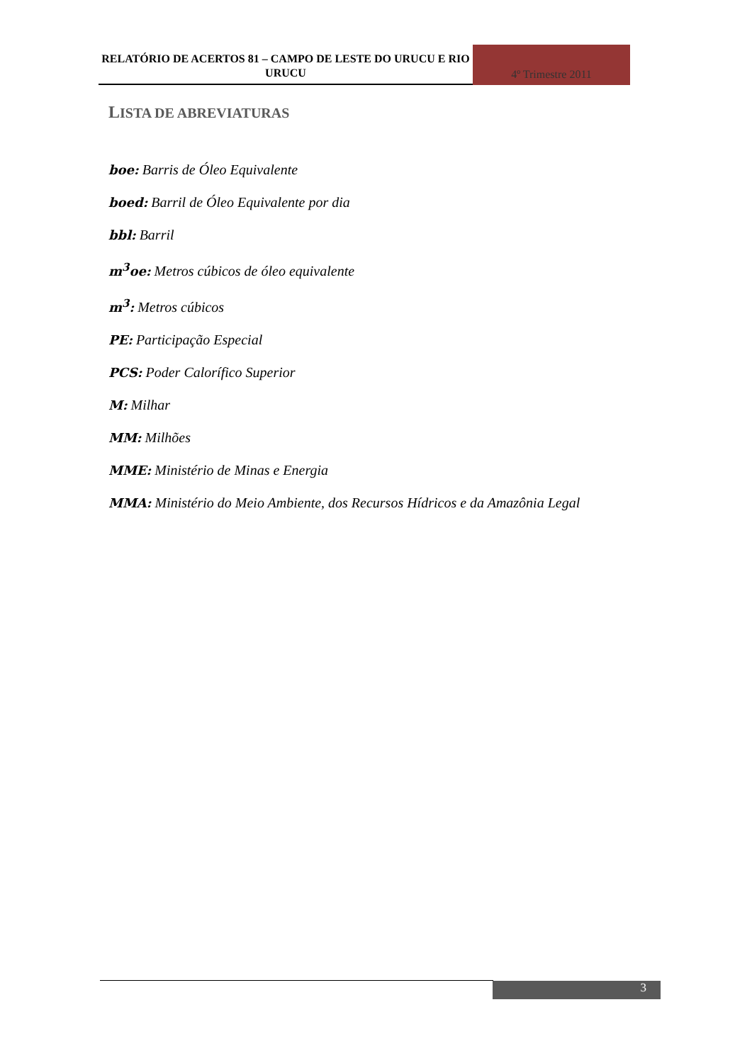RELATÓRIO DE ACERTOS 81 – CAMPO DE LESTE DO URUCU E RIO URUCU
4º Trimestre 2011
LISTA DE ABREVIATURAS
boe: Barris de Óleo Equivalente
boed: Barril de Óleo Equivalente por dia
bbl: Barril
m<sup>3</sup>oe: Metros cúbicos de óleo equivalente
m<sup>3</sup>: Metros cúbicos
PE: Participação Especial
PCS: Poder Calorífico Superior
M: Milhar
MM: Milhões
MME: Ministério de Minas e Energia
MMA: Ministério do Meio Ambiente, dos Recursos Hídricos e da Amazônia Legal
3